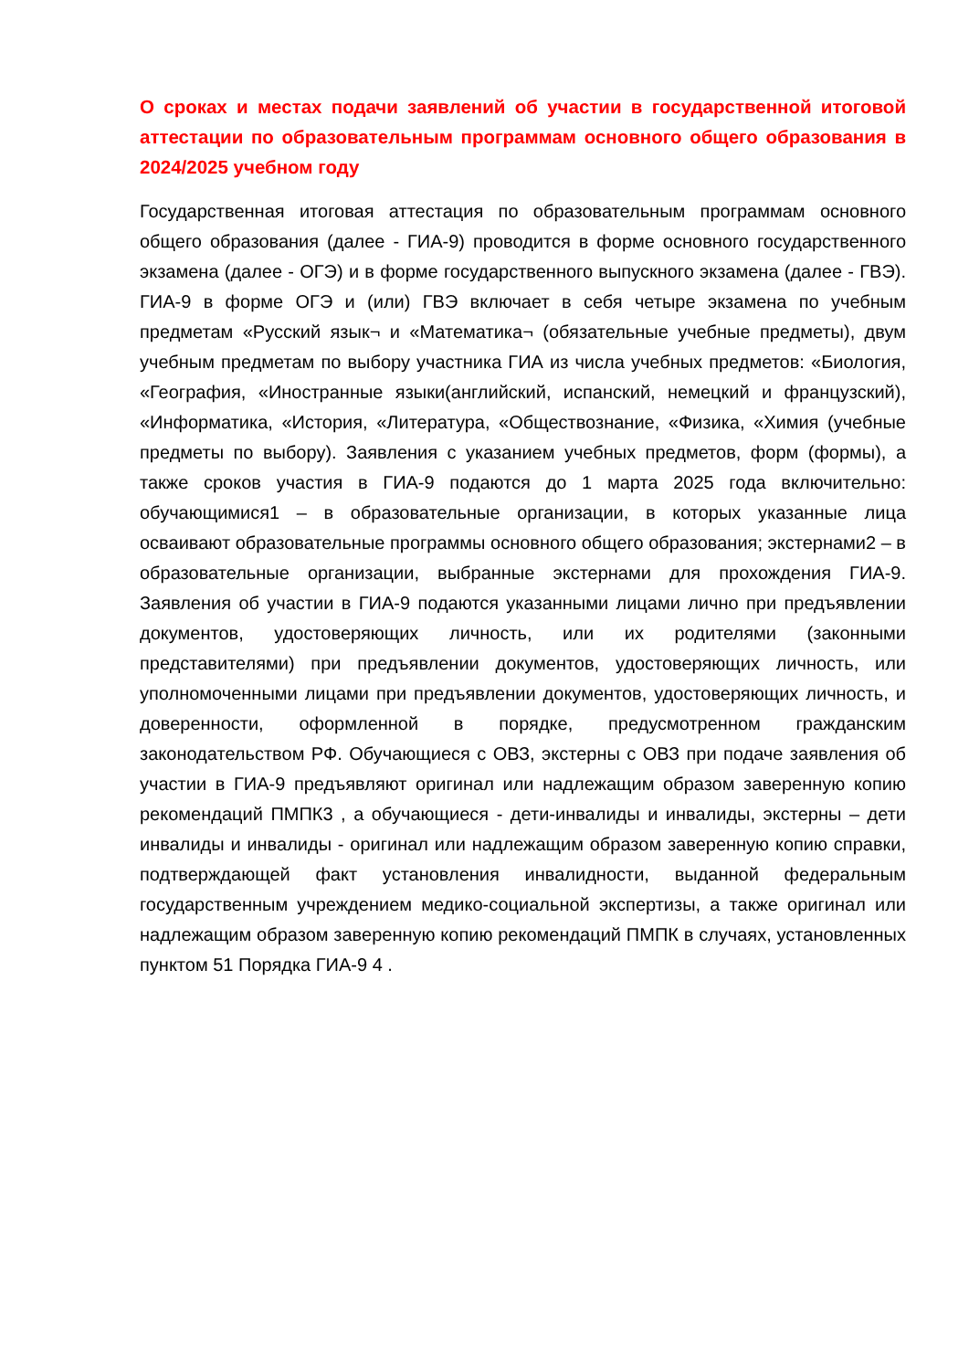О сроках и местах подачи заявлений об участии в государственной итоговой аттестации по образовательным программам основного общего образования в 2024/2025 учебном году
Государственная итоговая аттестация по образовательным программам основного общего образования (далее - ГИА-9) проводится в форме основного государственного экзамена (далее - ОГЭ) и в форме государственного выпускного экзамена (далее - ГВЭ). ГИА-9 в форме ОГЭ и (или) ГВЭ включает в себя четыре экзамена по учебным предметам «Русский язык¬ и «Математика¬ (обязательные учебные предметы), двум учебным предметам по выбору участника ГИА из числа учебных предметов: «Биология, «География, «Иностранные языки(английский, испанский, немецкий и французский), «Информатика, «История, «Литература, «Обществознание, «Физика, «Химия (учебные предметы по выбору). Заявления с указанием учебных предметов, форм (формы), а также сроков участия в ГИА-9 подаются до 1 марта 2025 года включительно: обучающимися1 – в образовательные организации, в которых указанные лица осваивают образовательные программы основного общего образования; экстернами2 – в образовательные организации, выбранные экстернами для прохождения ГИА-9. Заявления об участии в ГИА-9 подаются указанными лицами лично при предъявлении документов, удостоверяющих личность, или их родителями (законными представителями) при предъявлении документов, удостоверяющих личность, или уполномоченными лицами при предъявлении документов, удостоверяющих личность, и доверенности, оформленной в порядке, предусмотренном гражданским законодательством РФ. Обучающиеся с ОВЗ, экстерны с ОВЗ при подаче заявления об участии в ГИА-9 предъявляют оригинал или надлежащим образом заверенную копию рекомендаций ПМПК3 , а обучающиеся - дети-инвалиды и инвалиды, экстерны – дети инвалиды и инвалиды - оригинал или надлежащим образом заверенную копию справки, подтверждающей факт установления инвалидности, выданной федеральным государственным учреждением медико-социальной экспертизы, а также оригинал или надлежащим образом заверенную копию рекомендаций ПМПК в случаях, установленных пунктом 51 Порядка ГИА-9 4 .